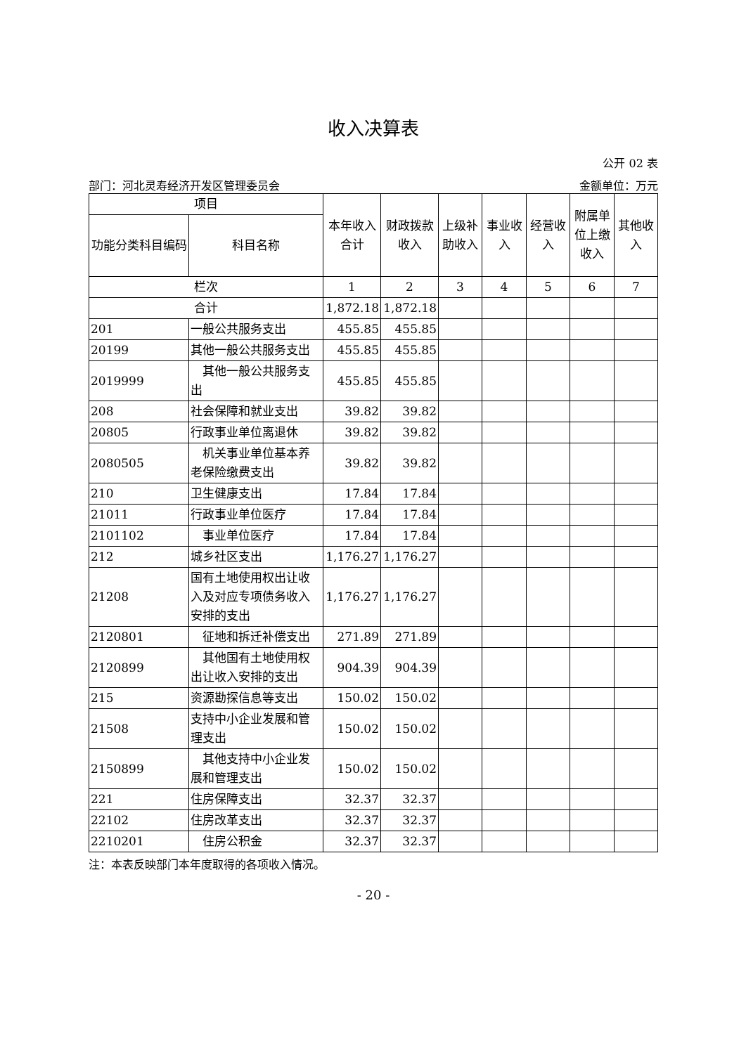收入决算表
公开 02 表
部门：河北灵寿经济开发区管理委员会 金额单位：万元
| 项目 | | 本年收入合计 | 财政拨款收入 | 上级补助收入 | 事业收入 | 经营收入 | 附属单位上缴收入 | 其他收入 |
| --- | --- | --- | --- | --- | --- | --- | --- | --- |
| 功能分类科目编码 | 科目名称 | | | | | | | |
| 栏次 | | 1 | 2 | 3 | 4 | 5 | 6 | 7 |
| 合计 | | 1,872.18 | 1,872.18 | | | | | |
| 201 | 一般公共服务支出 | 455.85 | 455.85 | | | | | |
| 20199 | 其他一般公共服务支出 | 455.85 | 455.85 | | | | | |
| 2019999 | 其他一般公共服务支出 | 455.85 | 455.85 | | | | | |
| 208 | 社会保障和就业支出 | 39.82 | 39.82 | | | | | |
| 20805 | 行政事业单位离退休 | 39.82 | 39.82 | | | | | |
| 2080505 | 机关事业单位基本养老保险缴费支出 | 39.82 | 39.82 | | | | | |
| 210 | 卫生健康支出 | 17.84 | 17.84 | | | | | |
| 21011 | 行政事业单位医疗 | 17.84 | 17.84 | | | | | |
| 2101102 | 事业单位医疗 | 17.84 | 17.84 | | | | | |
| 212 | 城乡社区支出 | 1,176.27 | 1,176.27 | | | | | |
| 21208 | 国有土地使用权出让收入及对应专项债务收入安排的支出 | 1,176.27 | 1,176.27 | | | | | |
| 2120801 | 征地和拆迁补偿支出 | 271.89 | 271.89 | | | | | |
| 2120899 | 其他国有土地使用权出让收入安排的支出 | 904.39 | 904.39 | | | | | |
| 215 | 资源勘探信息等支出 | 150.02 | 150.02 | | | | | |
| 21508 | 支持中小企业发展和管理支出 | 150.02 | 150.02 | | | | | |
| 2150899 | 其他支持中小企业发展和管理支出 | 150.02 | 150.02 | | | | | |
| 221 | 住房保障支出 | 32.37 | 32.37 | | | | | |
| 22102 | 住房改革支出 | 32.37 | 32.37 | | | | | |
| 2210201 | 住房公积金 | 32.37 | 32.37 | | | | | |
注：本表反映部门本年度取得的各项收入情况。
- 20 -